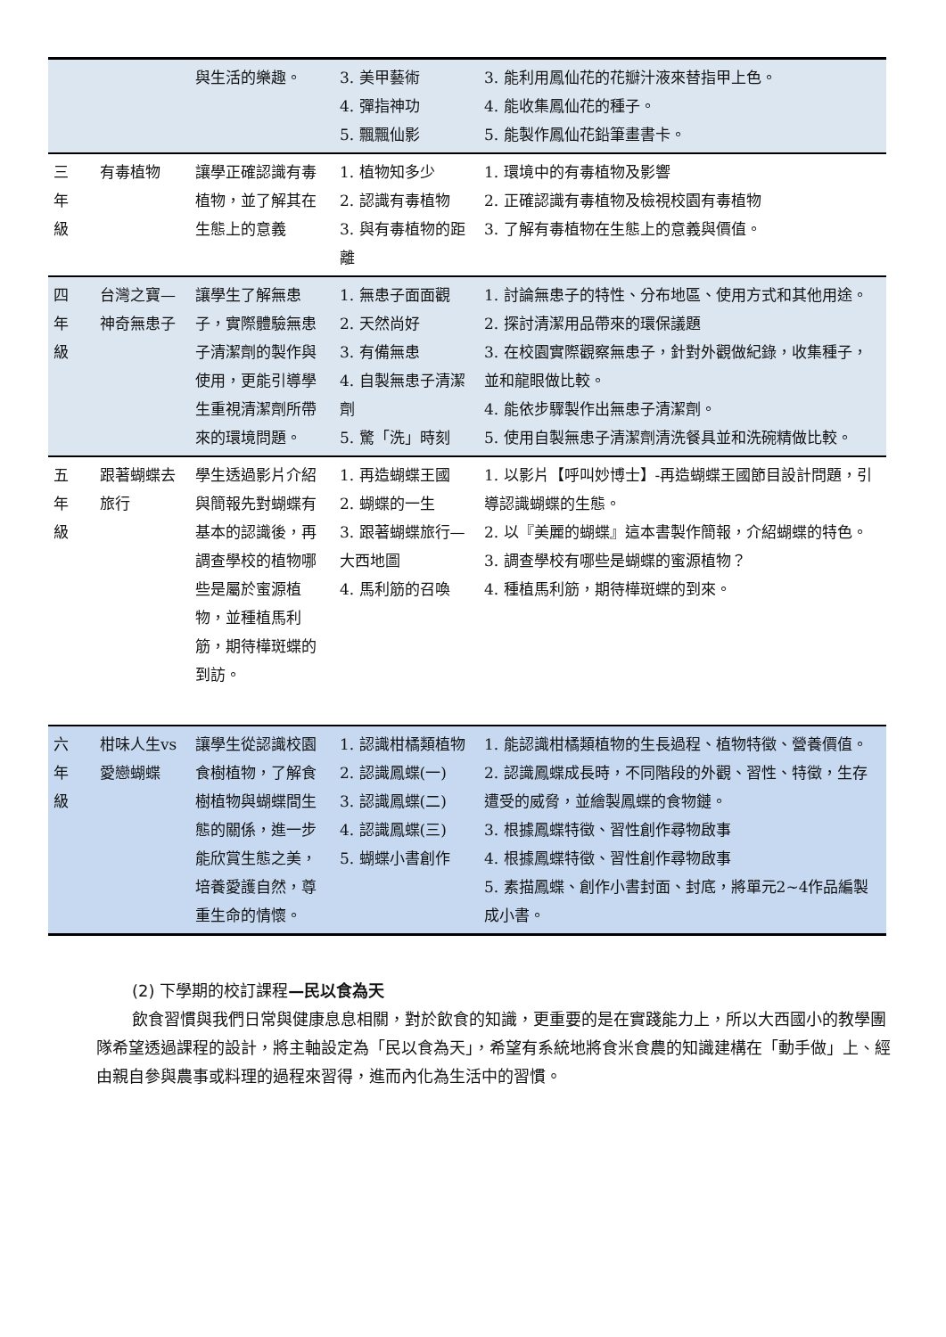| | | 與生活的樂趣。 | 3. 美甲藝術 4. 彈指神功 5. 飄飄仙影 | 3. 能利用鳳仙花的花瓣汁液來替指甲上色。 4. 能收集鳳仙花的種子。 5. 能製作鳳仙花鉛筆畫書卡。 |
| 三 年 級 | 有毒植物 | 讓學正確認識有毒植物，並了解其在生態上的意義 | 1. 植物知多少 2. 認識有毒植物 3. 與有毒植物的距離 | 1. 環境中的有毒植物及影響 2. 正確認識有毒植物及檢視校園有毒植物 3. 了解有毒植物在生態上的意義與價值。 |
| 四 年 級 | 台灣之寶—神奇無患子 | 讓學生了解無患子，實際體驗無患子清潔劑的製作與使用，更能引導學生重視清潔劑所帶來的環境問題。 | 1. 無患子面面觀 2. 天然尚好 3. 有備無患 4. 自製無患子清潔劑 5. 驚「洗」時刻 | 1. 討論無患子的特性、分布地區、使用方式和其他用途。 2. 探討清潔用品帶來的環保議題 3. 在校園實際觀察無患子，針對外觀做紀錄，收集種子，並和龍眼做比較。 4. 能依步驟製作出無患子清潔劑。 5. 使用自製無患子清潔劑清洗餐具並和洗碗精做比較。 |
| 五 年 級 | 跟著蝴蝶去旅行 | 學生透過影片介紹與簡報先對蝴蝶有基本的認識後，再調查學校的植物哪些是屬於蜜源植物，並種植馬利筋，期待樺斑蝶的到訪。 | 1. 再造蝴蝶王國 2. 蝴蝶的一生 3. 跟著蝴蝶旅行—大西地圖 4. 馬利筋的召喚 | 1. 以影片【呼叫妙博士】-再造蝴蝶王國節目設計問題，引導認識蝴蝶的生態。 2. 以『美麗的蝴蝶』這本書製作簡報，介紹蝴蝶的特色。 3. 調查學校有哪些是蝴蝶的蜜源植物？ 4. 種植馬利筋，期待樺斑蝶的到來。 |
| 六 年 級 | 柑味人生vs愛戀蝴蝶 | 讓學生從認識校園食樹植物，了解食樹植物與蝴蝶間生態的關係，進一步能欣賞生態之美，培養愛護自然，尊重生命的情懷。 | 1. 認識柑橘類植物 2. 認識鳳蝶(一) 3. 認識鳳蝶(二) 4. 認識鳳蝶(三) 5. 蝴蝶小書創作 | 1. 能認識柑橘類植物的生長過程、植物特徵、營養價值。 2. 認識鳳蝶成長時，不同階段的外觀、習性、特徵，生存遭受的威脅，並繪製鳳蝶的食物鏈。 3. 根據鳳蝶特徵、習性創作尋物啟事 4. 根據鳳蝶特徵、習性創作尋物啟事 5. 素描鳳蝶、創作小書封面、封底，將單元2~4作品編製成小書。 |
(2) 下學期的校訂課程—民以食為天
飲食習慣與我們日常與健康息息相關，對於飲食的知識，更重要的是在實踐能力上，所以大西國小的教學團隊希望透過課程的設計，將主軸設定為「民以食為天」，希望有系統地將食米食農的知識建構在「動手做」上、經由親自參與農事或料理的過程來習得，進而內化為生活中的習慣。